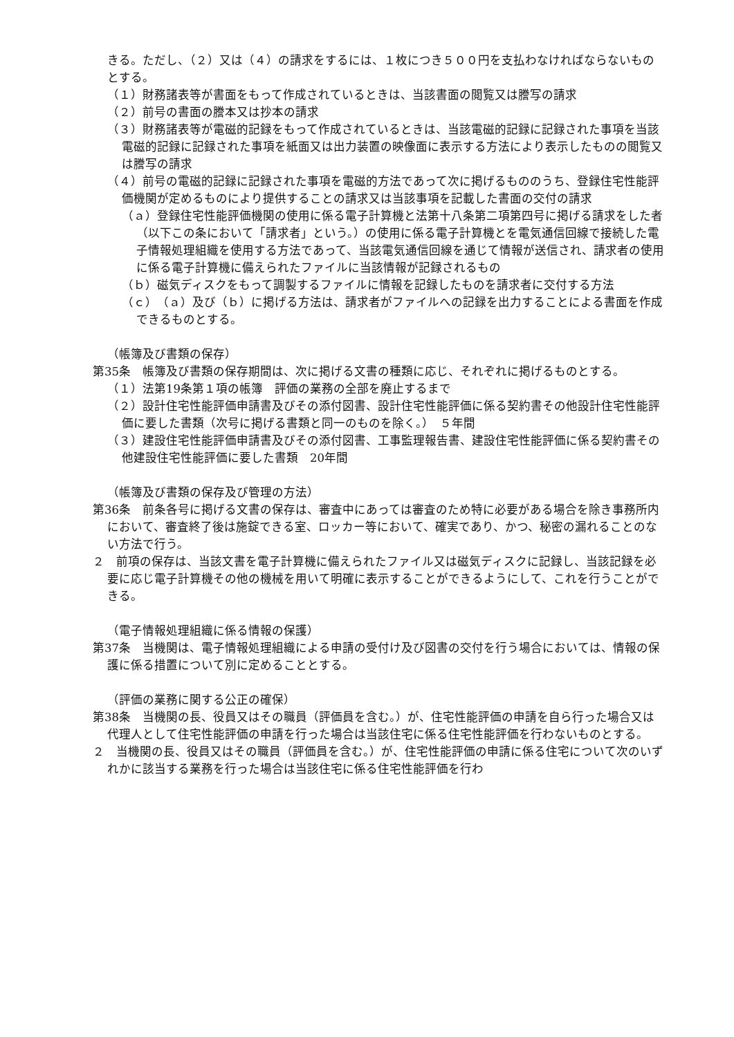きる。ただし、（２）又は（４）の請求をするには、１枚につき５００円を支払わなければならないものとする。
（１）財務諸表等が書面をもって作成されているときは、当該書面の閲覧又は謄写の請求
（２）前号の書面の謄本又は抄本の請求
（３）財務諸表等が電磁的記録をもって作成されているときは、当該電磁的記録に記録された事項を当該電磁的記録に記録された事項を紙面又は出力装置の映像面に表示する方法により表示したものの閲覧又は謄写の請求
（４）前号の電磁的記録に記録された事項を電磁的方法であって次に掲げるもののうち、登録住宅性能評価機関が定めるものにより提供することの請求又は当該事項を記載した書面の交付の請求
（ａ）登録住宅性能評価機関の使用に係る電子計算機と法第十八条第二項第四号に掲げる請求をした者（以下この条において「請求者」という。）の使用に係る電子計算機とを電気通信回線で接続した電子情報処理組織を使用する方法であって、当該電気通信回線を通じて情報が送信され、請求者の使用に係る電子計算機に備えられたファイルに当該情報が記録されるもの
（ｂ）磁気ディスクをもって調製するファイルに情報を記録したものを請求者に交付する方法
（ｃ）（ａ）及び（ｂ）に掲げる方法は、請求者がファイルへの記録を出力することによる書面を作成できるものとする。
（帳簿及び書類の保存）
第35条　帳簿及び書類の保存期間は、次に掲げる文書の種類に応じ、それぞれに掲げるものとする。
（１）法第19条第１項の帳簿　評価の業務の全部を廃止するまで
（２）設計住宅性能評価申請書及びその添付図書、設計住宅性能評価に係る契約書その他設計住宅性能評価に要した書類（次号に掲げる書類と同一のものを除く。）　５年間
（３）建設住宅性能評価申請書及びその添付図書、工事監理報告書、建設住宅性能評価に係る契約書その他建設住宅性能評価に要した書類　20年間
（帳簿及び書類の保存及び管理の方法）
第36条　前条各号に掲げる文書の保存は、審査中にあっては審査のため特に必要がある場合を除き事務所内において、審査終了後は施錠できる室、ロッカー等において、確実であり、かつ、秘密の漏れることのない方法で行う。
２　前項の保存は、当該文書を電子計算機に備えられたファイル又は磁気ディスクに記録し、当該記録を必要に応じ電子計算機その他の機械を用いて明確に表示することができるようにして、これを行うことができる。
（電子情報処理組織に係る情報の保護）
第37条　当機関は、電子情報処理組織による申請の受付け及び図書の交付を行う場合においては、情報の保護に係る措置について別に定めることとする。
（評価の業務に関する公正の確保）
第38条　当機関の長、役員又はその職員（評価員を含む。）が、住宅性能評価の申請を自ら行った場合又は代理人として住宅性能評価の申請を行った場合は当該住宅に係る住宅性能評価を行わないものとする。
２　当機関の長、役員又はその職員（評価員を含む。）が、住宅性能評価の申請に係る住宅について次のいずれかに該当する業務を行った場合は当該住宅に係る住宅性能評価を行わ